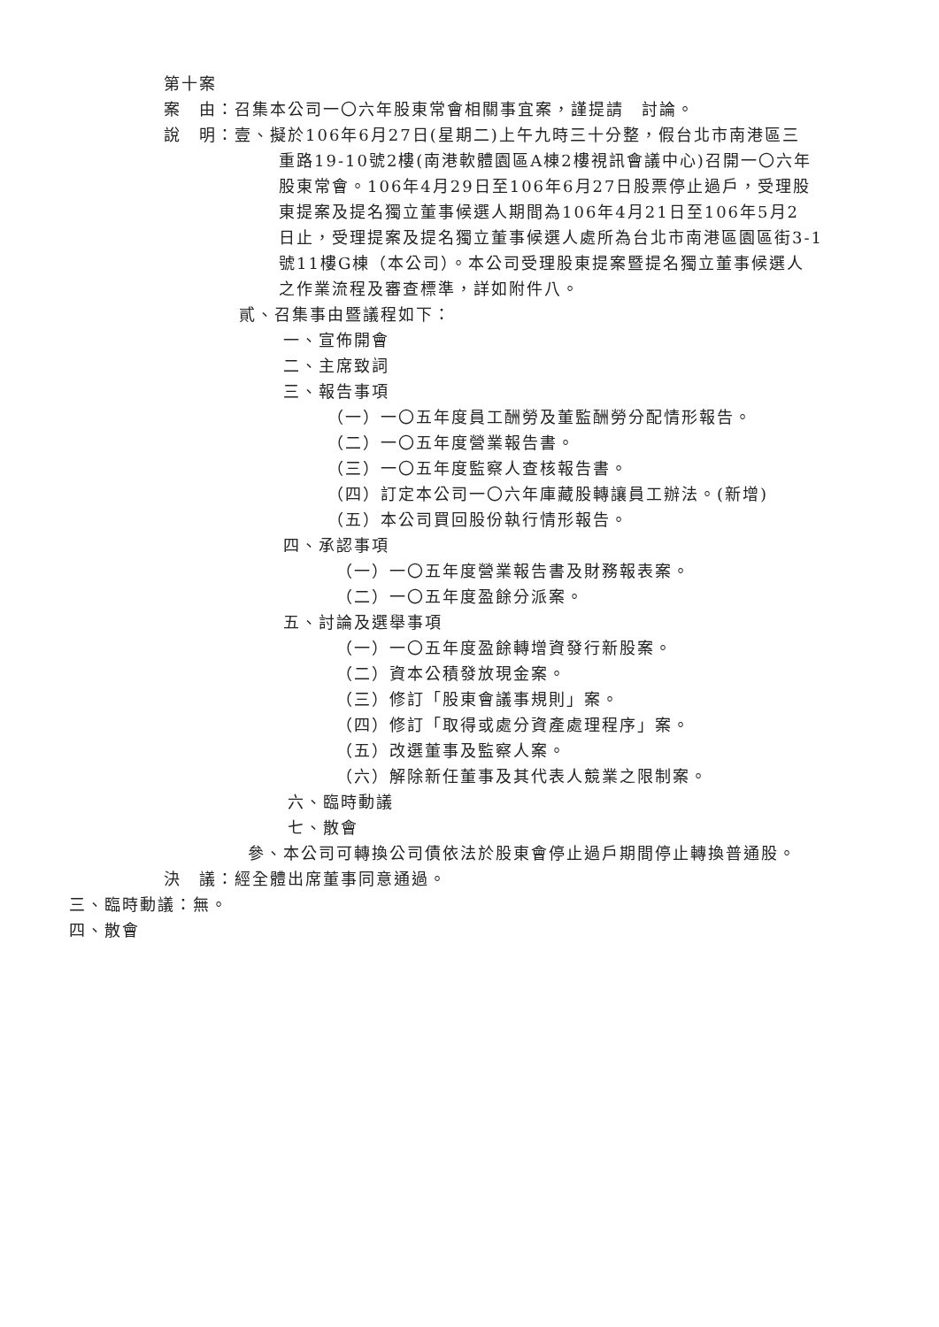第十案
案　由：召集本公司一〇六年股東常會相關事宜案，謹提請　討論。
說　明：壹、擬於106年6月27日(星期二)上午九時三十分整，假台北市南港區三
重路19-10號2樓(南港軟體園區A棟2樓視訊會議中心)召開一〇六年
股東常會。106年4月29日至106年6月27日股票停止過戶，受理股
東提案及提名獨立董事候選人期間為106年4月21日至106年5月2
日止，受理提案及提名獨立董事候選人處所為台北市南港區園區街3-1
號11樓G棟（本公司）。本公司受理股東提案暨提名獨立董事候選人
之作業流程及審查標準，詳如附件八。
貳、召集事由暨議程如下：
一、宣佈開會
二、主席致詞
三、報告事項
（一）一〇五年度員工酬勞及董監酬勞分配情形報告。
（二）一〇五年度營業報告書。
（三）一〇五年度監察人查核報告書。
（四）訂定本公司一〇六年庫藏股轉讓員工辦法。(新增)
（五）本公司買回股份執行情形報告。
四、承認事項
（一）一〇五年度營業報告書及財務報表案。
（二）一〇五年度盈餘分派案。
五、討論及選舉事項
（一）一〇五年度盈餘轉增資發行新股案。
（二）資本公積發放現金案。
（三）修訂「股東會議事規則」案。
（四）修訂「取得或處分資產處理程序」案。
（五）改選董事及監察人案。
（六）解除新任董事及其代表人競業之限制案。
六、臨時動議
七、散會
參、本公司可轉換公司債依法於股東會停止過戶期間停止轉換普通股。
決　議：經全體出席董事同意通過。
三、臨時動議：無。
四、散會